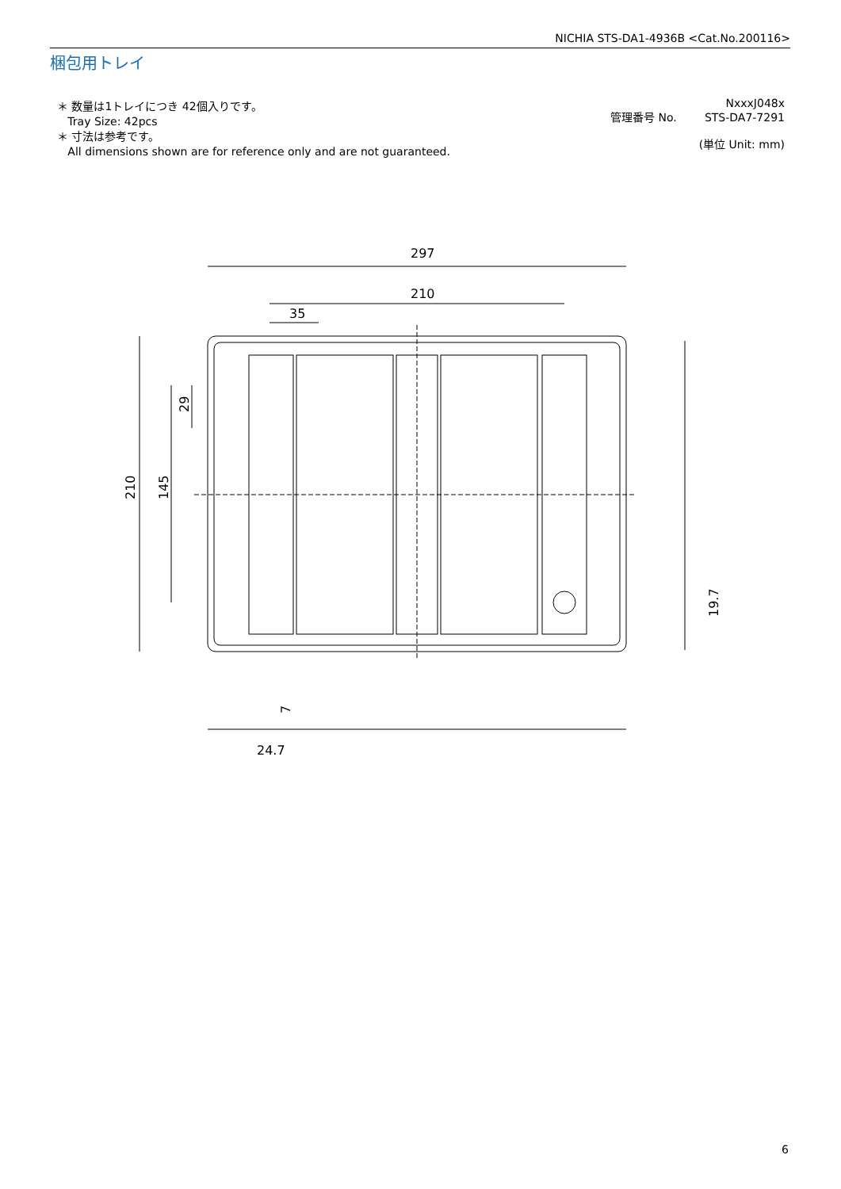NICHIA STS-DA1-4936B <Cat.No.200116>
梱包用トレイ
＊ 数量は1トレイにつき 42個入りです。
Tray Size: 42pcs
＊ 寸法は参考です。
All dimensions shown are for reference only and are not guaranteed.
NxxxJ048x
管理番号 No. STS-DA7-7291
(単位 Unit: mm)
297
210
35
210
145
29
19.7
7
24.7
6